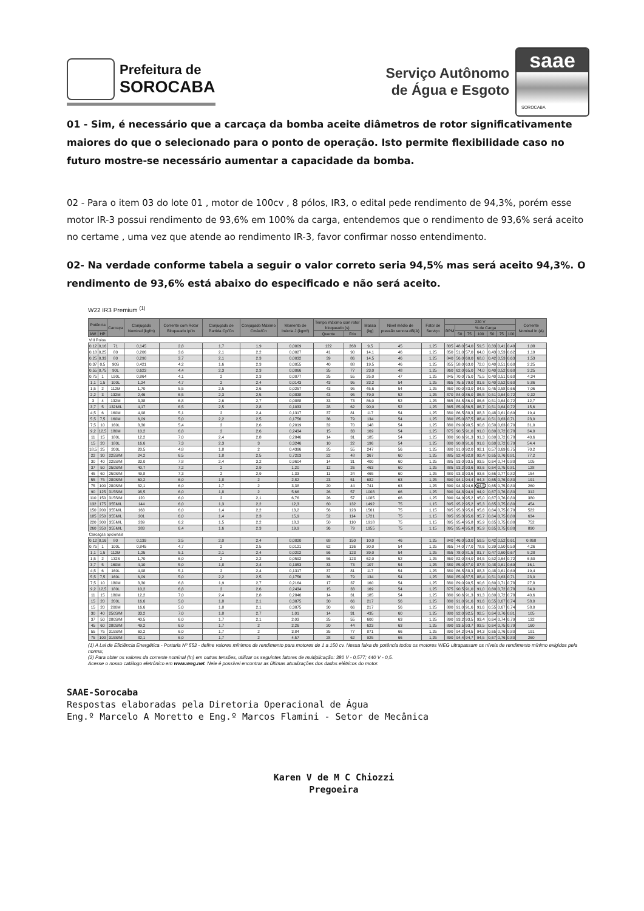Prefeitura de
SOROCABA
Serviço Autônomo
de Água e Esgoto
saae
SOROCABA
01 - Sim, é necessário que a carcaça da bomba aceite diâmetros de rotor significativamente maiores do que o selecionado para o ponto de operação. Isto permite flexibilidade caso no futuro mostre-se necessário aumentar a capacidade da bomba.
02 - Para o item 03 do lote 01 , motor de 100cv , 8 pólos, IR3, o edital pede rendimento de 94,3%, porém esse motor IR-3 possui rendimento de 93,6% em 100% da carga, entendemos que o rendimento de 93,6% será aceito no certame , uma vez que atende ao rendimento IR-3, favor confirmar nosso entendimento.
02- Na verdade conforme tabela a seguir o valor correto seria 94,5% mas será aceito 94,3%. O rendimento de 93,6% está abaixo do especificado e não será aceito.
W22 IR3 Premium <sup>(1)</sup>
| Potência | | Carcaça | Conjugado Nominal (kgfm) | Corrente com Rotor Bloqueado Ip/In | Conjugado de Partida Cp/Cn | Conjugado Máximo Cmáx/Cn | Momento de Inércia J (kgm²) | Tempo máximo com rotor bloqueado (s) | | Massa (kg) | Nível médio de pressão sonora dB(A) | Fator de Serviço | 220 V | | | | | | | Corrente Nominal In (A) |
| --- | --- | --- | --- | --- | --- | --- | --- | --- | --- | --- | --- | --- | --- | --- | --- | --- | --- | --- | --- | --- |
| | | | | | | | | | | | | | RPM | % de Carga | | | | | | |
| kW | HP | | | | | | | Quente | Frio | | | | | 50 | 75 | 100 | 50 | 75 | 100 | |
| VIII Polos | | | | | | | | | | | | | | | | | | | | |
| 0,12 | 0,16 | 71 | 0,145 | 2,8 | 1,7 | 1,9 | 0,0009 | 122 | 268 | 9,5 | 45 | 1,25 | 805 | 48,0 | 54,0 | 59,5 | 0,33 | 0,41 | 0,49 | 1,08 |
| 0,18 | 0,25 | 80 | 0,206 | 3,6 | 2,1 | 2,2 | 0,0027 | 41 | 90 | 14,1 | 46 | 1,25 | 850 | 51,0 | 57,0 | 64,0 | 0,43 | 0,53 | 0,62 | 1,19 |
| 0,25 | 0,33 | 80 | 0,290 | 3,7 | 2,1 | 2,3 | 0,0032 | 39 | 86 | 14,5 | 46 | 1,25 | 840 | 56,0 | 60,0 | 68,0 | 0,42 | 0,53 | 0,63 | 1,53 |
| 0,37 | 0,5 | 90S | 0,421 | 4,2 | 1,6 | 2,3 | 0,0055 | 40 | 88 | 19,5 | 46 | 1,25 | 855 | 58,0 | 63,0 | 72,0 | 0,40 | 0,51 | 0,60 | 2,25 |
| 0,55 | 0,75 | 90L | 0,623 | 4,4 | 2,3 | 2,3 | 0,0066 | 35 | 77 | 23,0 | 48 | 1,25 | 860 | 62,0 | 65,0 | 74,0 | 0,40 | 0,52 | 0,60 | 3,25 |
| 0,75 | 1 | L90L | 0,864 | 4,1 | 2 | 2,3 | 0,0077 | 25 | 55 | 25,0 | 47 | 1,25 | 845 | 70,0 | 75,0 | 75,5 | 0,40 | 0,51 | 0,60 | 4,34 |
| 1,1 | 1,5 | 100L | 1,24 | 4,7 | 2 | 2,4 | 0,0143 | 43 | 95 | 33,2 | 54 | 1,25 | 865 | 75,5 | 79,0 | 81,6 | 0,40 | 0,52 | 0,60 | 5,86 |
| 1,5 | 2 | 112M | 1,70 | 5,5 | 2,5 | 2,6 | 0,0257 | 43 | 95 | 45,6 | 54 | 1,25 | 860 | 80,0 | 83,0 | 84,5 | 0,45 | 0,58 | 0,66 | 7,06 |
| 2,2 | 3 | 132M | 2,46 | 6,5 | 2,3 | 2,5 | 0,0838 | 43 | 95 | 79,0 | 52 | 1,25 | 870 | 84,0 | 86,0 | 86,5 | 0,51 | 0,64 | 0,72 | 9,32 |
| 3 | 4 | 132M | 3,38 | 6,8 | 2,6 | 2,7 | 0,0888 | 33 | 73 | 86,0 | 52 | 1,25 | 865 | 84,5 | 86,0 | 86,6 | 0,51 | 0,64 | 0,72 | 12,7 |
| 3,7 | 5 | 132M/L | 4,17 | 6,5 | 2,5 | 2,8 | 0,1033 | 28 | 62 | 90,0 | 52 | 1,25 | 865 | 85,0 | 86,5 | 86,7 | 0,51 | 0,64 | 0,72 | 15,6 |
| 4,5 | 6 | 160M | 4,98 | 5,1 | 2 | 2,4 | 0,1317 | 37 | 81 | 117 | 54 | 1,25 | 880 | 86,5 | 88,3 | 88,3 | 0,48 | 0,61 | 0,69 | 19,4 |
| 5,5 | 7,5 | 160M | 6,09 | 5,0 | 2,2 | 2,5 | 0,1756 | 36 | 79 | 134 | 54 | 1,25 | 880 | 85,0 | 87,5 | 88,4 | 0,51 | 0,63 | 0,71 | 23,0 |
| 7,5 | 10 | 160L | 8,30 | 5,4 | 2 | 2,6 | 0,2019 | 32 | 70 | 148 | 54 | 1,25 | 880 | 89,0 | 90,5 | 90,6 | 0,50 | 0,63 | 0,70 | 31,0 |
| 9,2 | 12,5 | 180M | 10,2 | 6,8 | 2 | 2,6 | 0,2434 | 15 | 33 | 169 | 54 | 1,25 | 875 | 90,5 | 91,0 | 91,0 | 0,60 | 0,72 | 0,78 | 34,0 |
| 11 | 15 | 180L | 12,2 | 7,0 | 2,4 | 2,8 | 0,2846 | 14 | 31 | 185 | 54 | 1,25 | 880 | 90,6 | 91,3 | 91,3 | 0,60 | 0,72 | 0,78 | 40,6 |
| 15 | 20 | 180L | 16,6 | 7,3 | 2,3 | 3 | 0,3246 | 10 | 22 | 196 | 54 | 1,25 | 880 | 90,8 | 91,6 | 91,6 | 0,60 | 0,72 | 0,79 | 54,4 |
| 18,5 | 25 | 200L | 20,5 | 4,8 | 1,8 | 2 | 0,4396 | 25 | 55 | 247 | 56 | 1,25 | 880 | 91,0 | 92,0 | 92,1 | 0,57 | 0,69 | 0,75 | 70,2 |
| 22 | 30 | 225S/M | 24,2 | 6,5 | 1,8 | 2,5 | 0,7203 | 22 | 48 | 367 | 60 | 1,25 | 885 | 92,4 | 92,8 | 92,4 | 0,65 | 0,76 | 0,81 | 77,2 |
| 30 | 40 | 225S/M | 33,0 | 7,8 | 2,4 | 3,2 | 0,9604 | 14 | 31 | 400 | 60 | 1,25 | 885 | 93,0 | 93,5 | 93,5 | 0,64 | 0,74 | 0,80 | 105 |
| 37 | 50 | 250S/M | 40,7 | 7,2 | 2 | 2,9 | 1,20 | 12 | 26 | 463 | 60 | 1,25 | 885 | 93,2 | 93,6 | 93,6 | 0,64 | 0,75 | 0,81 | 128 |
| 45 | 60 | 250S/M | 49,8 | 7,3 | 2 | 2,9 | 1,33 | 11 | 24 | 465 | 60 | 1,25 | 880 | 93,3 | 93,6 | 93,6 | 0,66 | 0,77 | 0,82 | 154 |
| 55 | 75 | 280S/M | 60,2 | 6,0 | 1,8 | 2 | 2,82 | 23 | 51 | 682 | 63 | 1,25 | 890 | 94,1 | 94,4 | 94,3 | 0,65 | 0,76 | 0,80 | 191 |
| 75 | 100 | 280S/M | 82,1 | 6,0 | 1,7 | 2 | 3,38 | 20 | 44 | 741 | 63 | 1,25 | 890 | 94,3 | 94,6 | 94,5 | 0,65 | 0,75 | 0,80 | 260 |
| 90 | 125 | 315S/M | 98,5 | 6,0 | 1,8 | 2 | 5,66 | 26 | 57 | 1008 | 66 | 1,25 | 890 | 94,8 | 94,9 | 94,9 | 0,67 | 0,76 | 0,80 | 312 |
| 110 | 150 | 315S/M | 120 | 6,0 | 2 | 2,1 | 6,76 | 26 | 57 | 1085 | 66 | 1,25 | 890 | 94,9 | 95,2 | 95,0 | 0,67 | 0,76 | 0,80 | 380 |
| 132 | 175 | 355M/L | 144 | 6,0 | 1,3 | 2,2 | 12,3 | 60 | 132 | 1492 | 75 | 1,15 | 895 | 95,2 | 95,2 | 95,3 | 0,65 | 0,75 | 0,80 | 454 |
| 150 | 200 | 355M/L | 163 | 6,0 | 1,4 | 2,2 | 13,2 | 56 | 123 | 1561 | 75 | 1,15 | 895 | 95,3 | 95,6 | 95,6 | 0,64 | 0,75 | 0,79 | 522 |
| 185 | 250 | 355M/L | 201 | 6,0 | 1,4 | 2,3 | 15,9 | 52 | 114 | 1721 | 75 | 1,15 | 895 | 95,3 | 95,6 | 95,7 | 0,64 | 0,75 | 0,80 | 634 |
| 220 | 300 | 355M/L | 239 | 6,2 | 1,5 | 2,2 | 18,3 | 50 | 110 | 1918 | 75 | 1,15 | 895 | 95,4 | 95,8 | 95,9 | 0,65 | 0,75 | 0,80 | 752 |
| 260 | 350 | 355M/L | 283 | 6,4 | 1,6 | 2,3 | 19,9 | 36 | 79 | 1955 | 75 | 1,15 | 895 | 95,4 | 95,8 | 95,9 | 0,65 | 0,75 | 0,80 | 890 |
| Carcaças opcionais | | | | | | | | | | | | | | | | | | | | |
| 0,12 | 0,16 | 80 | 0,139 | 3,5 | 2,0 | 2,4 | 0,0020 | 68 | 150 | 10,0 | 46 | 1,25 | 840 | 46,0 | 53,0 | 59,5 | 0,42 | 0,52 | 0,61 | 0,868 |
| 0,75 | 1 | 100L | 0,845 | 4,7 | 2 | 2,5 | 0,0121 | 62 | 136 | 30,0 | 54 | 1,25 | 865 | 74,0 | 77,0 | 78,6 | 0,39 | 0,50 | 0,59 | 4,26 |
| 1,1 | 1,5 | 112M | 1,25 | 5,1 | 2,1 | 2,4 | 0,0202 | 56 | 123 | 39,0 | 54 | 1,25 | 855 | 78,0 | 81,5 | 81,7 | 0,47 | 0,60 | 0,67 | 5,28 |
| 1,5 | 2 | 132S | 1,70 | 6,0 | 2 | 2,2 | 0,0592 | 56 | 123 | 62,0 | 52 | 1,25 | 860 | 82,0 | 84,0 | 84,5 | 0,52 | 0,64 | 0,72 | 6,50 |
| 3,7 | 5 | 160M | 4,10 | 5,0 | 1,8 | 2,4 | 0,1053 | 33 | 73 | 107 | 54 | 1,25 | 880 | 85,0 | 87,0 | 87,5 | 0,48 | 0,61 | 0,69 | 16,1 |
| 4,5 | 6 | 160L | 4,98 | 5,1 | 2 | 2,4 | 0,1317 | 37 | 81 | 117 | 54 | 1,25 | 880 | 86,5 | 88,3 | 88,3 | 0,48 | 0,61 | 0,69 | 19,4 |
| 5,5 | 7,5 | 160L | 6,09 | 5,0 | 2,2 | 2,5 | 0,1756 | 36 | 79 | 134 | 54 | 1,25 | 880 | 85,0 | 87,5 | 88,4 | 0,51 | 0,63 | 0,71 | 23,0 |
| 7,5 | 10 | 180M | 8,30 | 6,8 | 1,9 | 2,7 | 0,2164 | 17 | 37 | 160 | 54 | 1,25 | 880 | 89,0 | 90,5 | 90,6 | 0,60 | 0,71 | 0,78 | 27,8 |
| 9,2 | 12,5 | 180L | 10,2 | 6,8 | 2 | 2,6 | 0,2434 | 15 | 33 | 169 | 54 | 1,25 | 875 | 90,5 | 91,0 | 91,0 | 0,60 | 0,72 | 0,78 | 34,0 |
| 11 | 15 | 180M | 12,2 | 7,0 | 2,4 | 2,8 | 0,2846 | 14 | 31 | 185 | 54 | 1,25 | 880 | 90,6 | 91,3 | 91,3 | 0,60 | 0,72 | 0,78 | 40,6 |
| 15 | 20 | 200L | 16,6 | 5,0 | 1,8 | 2,1 | 0,3875 | 30 | 66 | 217 | 56 | 1,25 | 880 | 91,0 | 91,6 | 91,6 | 0,55 | 0,67 | 0,74 | 58,0 |
| 15 | 20 | 200M | 16,6 | 5,0 | 1,8 | 2,1 | 0,3875 | 30 | 66 | 217 | 56 | 1,25 | 880 | 91,0 | 91,6 | 91,6 | 0,55 | 0,67 | 0,74 | 58,0 |
| 30 | 40 | 250S/M | 33,2 | 7,0 | 1,8 | 2,7 | 1,01 | 14 | 31 | 435 | 60 | 1,25 | 880 | 92,0 | 92,5 | 92,5 | 0,64 | 0,76 | 0,81 | 105 |
| 37 | 50 | 280S/M | 40,5 | 6,0 | 1,7 | 2,1 | 2,03 | 25 | 55 | 600 | 63 | 1,25 | 890 | 93,2 | 93,5 | 93,4 | 0,64 | 0,74 | 0,79 | 132 |
| 45 | 60 | 280S/M | 49,2 | 6,0 | 1,7 | 2 | 2,26 | 20 | 44 | 623 | 63 | 1,25 | 890 | 93,5 | 93,7 | 93,5 | 0,64 | 0,75 | 0,79 | 160 |
| 55 | 75 | 315S/M | 60,2 | 6,0 | 1,7 | 2 | 3,84 | 35 | 77 | 871 | 66 | 1,25 | 890 | 94,2 | 94,5 | 94,3 | 0,65 | 0,76 | 0,80 | 191 |
| 75 | 100 | 315S/M | 82,1 | 6,0 | 1,7 | 2 | 4,57 | 28 | 62 | 925 | 66 | 1,25 | 890 | 94,4 | 94,7 | 94,5 | 0,67 | 0,76 | 0,80 | 260 |
(1) A Lei de Eficiência Energética - Portaria Nº 553 - define valores mínimos de rendimento para motores de 1 a 150 cv. Nessa faixa de potência todos os motores WEG ultrapassam os níveis de rendimento mínimo exigidos pela norma;
(2) Para obter os valores da corrente nominal (In) em outras tensões, utilizar os seguintes fatores de multiplicação: 380 V - 0,577; 440 V - 0,5.
Acesse o nosso catálogo eletrônico em www.weg.net. Nele é possível encontrar as últimas atualizações dos dados elétricos do motor.
SAAE-Sorocaba
Respostas elaboradas pela Diretoria Operacional de Água
Eng.º Marcelo A Moretto e Eng.º Marcos Flamini - Setor de Mecânica
Karen V de M C Chiozzi
Pregoeira